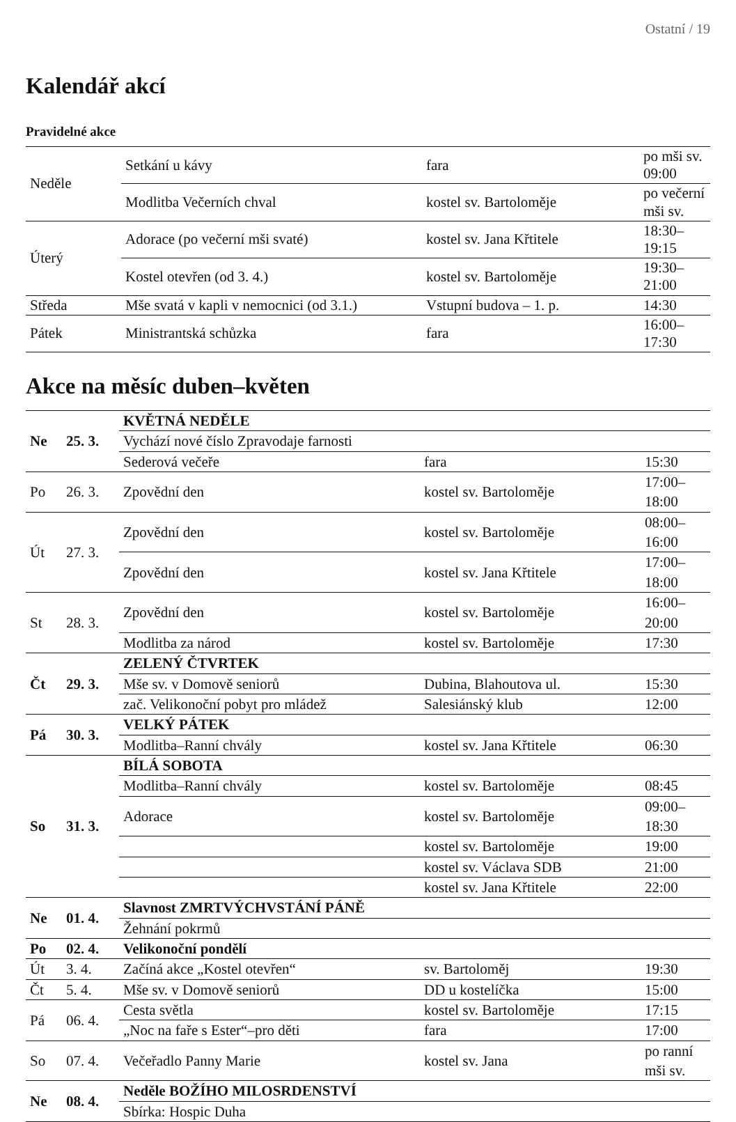Ostatní / 19
Kalendář akcí
Pravidelné akce
| Neděle | Setkání u kávy | fara | po mši sv. 09:00 |
| | Modlitba Večerních chval | kostel sv. Bartoloměje | po večerní mši sv. |
| Úterý | Adorace (po večerní mši svaté) | kostel sv. Jana Křtitele | 18:30–19:15 |
| | Kostel otevřen (od 3. 4.) | kostel sv. Bartoloměje | 19:30–21:00 |
| Středa | Mše svatá v kapli v nemocnici (od 3.1.) | Vstupní budova – 1. p. | 14:30 |
| Pátek | Ministrantská schůzka | fara | 16:00–17:30 |
Akce na měsíc duben–květen
| Ne | 25. 3. | KVĚTNÁ NEDĚLE | | |
| | | Vychází nové číslo Zpravodaje farnosti | | |
| | | Sederová večeře | fara | 15:30 |
| Po | 26. 3. | Zpovědní den | kostel sv. Bartoloměje | 17:00–18:00 |
| Út | 27. 3. | Zpovědní den | kostel sv. Bartoloměje | 08:00–16:00 |
| | | Zpovědní den | kostel sv. Jana Křtitele | 17:00–18:00 |
| St | 28. 3. | Zpovědní den | kostel sv. Bartoloměje | 16:00–20:00 |
| | | Modlitba za národ | kostel sv. Bartoloměje | 17:30 |
| Čt | 29. 3. | ZELENÝ ČTVRTEK | | |
| | | Mše sv. v Domově seniorů | Dubina, Blahoutova ul. | 15:30 |
| | | zač. Velikonoční pobyt pro mládež | Salesiánský klub | 12:00 |
| Pá | 30. 3. | VELKÝ PÁTEK | | |
| | | Modlitba–Ranní chvály | kostel sv. Jana Křtitele | 06:30 |
| So | 31. 3. | BÍLÁ SOBOTA | | |
| | | Modlitba–Ranní chvály | kostel sv. Bartoloměje | 08:45 |
| | | Adorace | kostel sv. Bartoloměje | 09:00–18:30 |
| | | | kostel sv. Bartoloměje | 19:00 |
| | | | kostel sv. Václava SDB | 21:00 |
| | | | kostel sv. Jana Křtitele | 22:00 |
| Ne | 01. 4. | Slavnost ZMRTVÝCHVSTÁNÍ PÁNĚ | | |
| | | Žehnání pokrmů | | |
| Po | 02. 4. | Velikonoční pondělí | | |
| Út | 3. 4. | Začíná akce „Kostel otevřen“ | sv. Bartoloměj | 19:30 |
| Čt | 5. 4. | Mše sv. v Domově seniorů | DD u kostelíčka | 15:00 |
| Pá | 06. 4. | Cesta světla | kostel sv. Bartoloměje | 17:15 |
| | | „Noc na faře s Ester“–pro děti | fara | 17:00 |
| So | 07. 4. | Večeřadlo Panny Marie | kostel sv. Jana | po ranní mši sv. |
| Ne | 08. 4. | Neděle BOŽÍHO MILOSRDENSTVÍ | | |
| | | Sbírka: Hospic Duha | | |